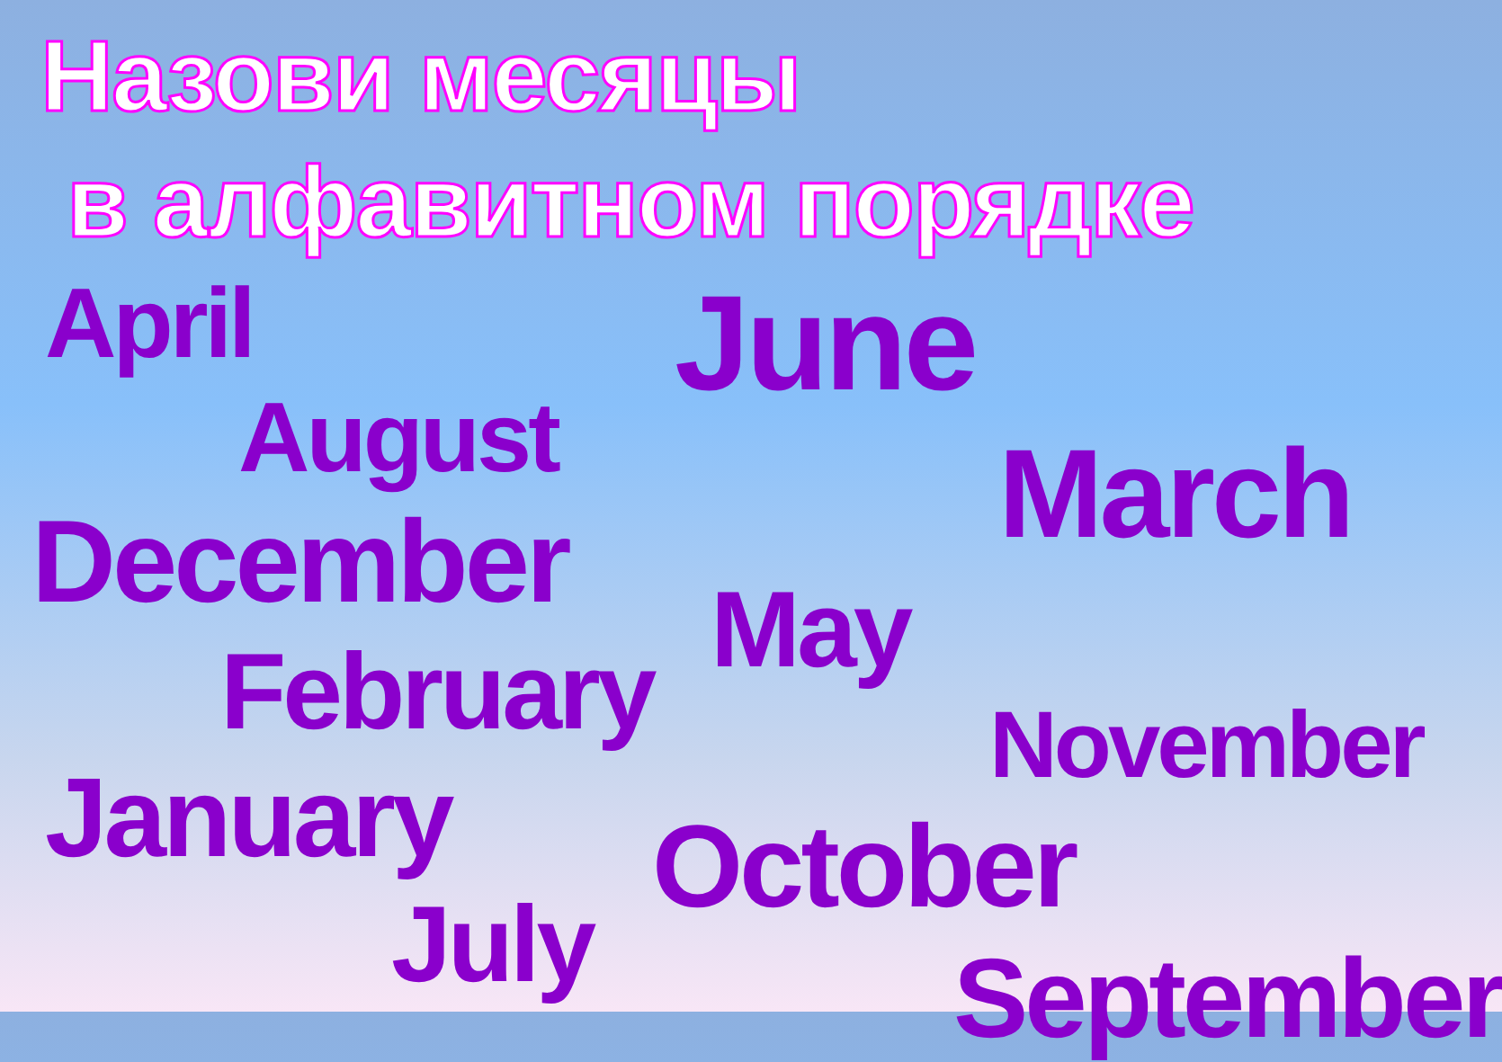Назови месяцы
в алфавитном порядке
April
August
December
February
January
July
June
March
May
November
October
September